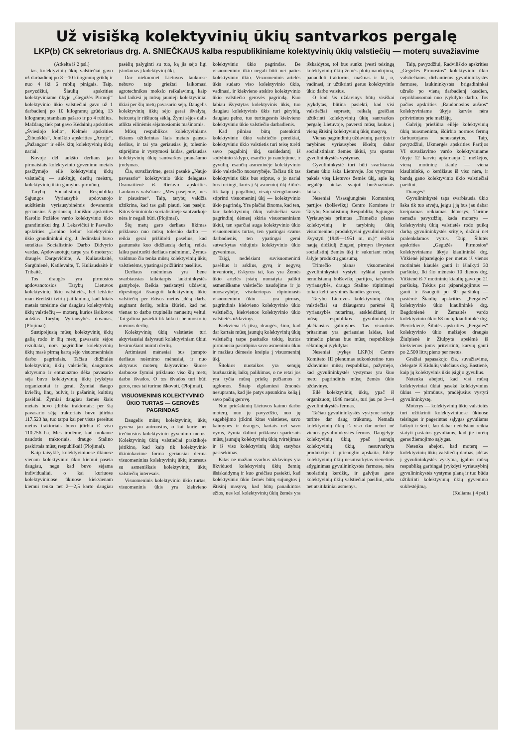Už visišką kolektyvinių ūkių santvarkos pergalę
LKP(b) CK sekretoriaus drg. A. SNIEČKAUS kalba respublikiniame kolektyvinių ūkių valstiečių — moterų suvažiavime
(Atkelta iš 2 psl.)
tas, kolektyvinių ūkių valstiečiai gavo už darbadienį po 8—10 kilogramų grūdų ir nuo 4 iki 6 rublių pinigais. Taip, pavyzdžiui, Šiaulių apskrities kolektyviniame ūkyje „Gegužės Pirmoji“ kolektyvinio ūkio valstiečiai gavo už 1 darbadienį po 10 kilogramų grūdų, 13 kilogramų stambaus pašaro ir po 4 rublius. Maždaug tiek pat gavo Kėdainių apskrities „Šviesiojo kelio“, Kelmės apskrities „Žibuoklės“, Joniškio apskrities „Artojo“, „Pažangos“ ir eilės kitų kolektyvinių ūkių nariai.
Kovoje dėl aukšto derliaus jau pirmaisiais kolektyvinio gyvenimo metais pasižymėjo eilė kolektyvinių ūkių valstiečių — aukštųjų derlių meistrų, kolektyvinių ūkių gamybos pirmūnų.
Tarybų Socialistinių Respublikų Sąjungos Vyriausybė apdovanojo aukštėmis vyriausybinėmis dovanomis geriausius iš geriausių. Joniškio apskrities Karolio Požėlos vardo kolektyvinio ūkio grandininkui drg. J. Lekavičiui ir Pasvalio apskrities „Lenino keliu“ kolektyvinio ūkio grandininkui drg. J. Jedinskui buvo suteiktas Socialistinio Darbo Didvyrio vardas. Apdovanotųjų tarpe yra 6 moterys: draugės Dargevičiūtė, A. Kuliauskaitė, Sargūnienė, Katilevaitė, T. Kuliauskaitė ir Tribaitė.
Tos draugės yra pirmosios apdovanotosios Tarybų Lietuvos kolektyvinių ūkių valstietės, bet leiskite man išreikšti tvirtą įsitikinimą, kad kitais metais turėsime dar daugiau kolektyvinių ūkių valstiečių — moterų, kurios išsikovos aukštas Tarybų Vyriausybės dovanas. (Plojimai).
Sustiprėjusią mūsų kolektyvinių ūkių galią rodo ir šių metų pavasario sėjos rezultatai, nors pagrindinė kolektyvinių ūkių masė pirmą kartą sėjo visuomeniniais darbo pagrindais. Tačiau didžiulės kolektyvinių ūkių valstiečių daugumos aktyvumo ir entuziazmo dėka pavasario sėja buvo kolektyvinių ūkių įvykdyta organizuotai ir gerai. Žymiai išaugo kviečių, linų, bulvių ir pašarinių kultūrų pasėliai. Žymiai daugiau žemės šiais metais buvo įdirbta traktoriais: per šią pavasario sėją traktoriais buvo įdirbta 117.523 ha, tuo tarpu kai per visus pereitus metus traktoriais buvo įdirbta iš viso 110.756 ha. Mes įrodėme, kad mokame naudotis traktoriais, draugo Stalino paskirtais mūsų respublikai! (Plojimai).
Kaip taisyklė, kolektyviniuose ūkiuose vienam kolektyvinio ūkio kiemui pasėta daugiau, negu kad buvo sėjama individualiai, o kai kuriuose kolektyviniuose ūkiuose kiekvienam kiemui tenka net 2—2,5 karto daugiau pasėlių palyginti su tuo, ką jis sėjo ligi įstodamas į kolektyvinį ūkį.
Dar niekuomet Lietuvos laukuose nebuvo taip griežtai laikomasi agrotechnikos mokslo reikalavimų, kaip kad laikėsi jų mūsų jaunieji kolektyviniai ūkiai per šių metų pavasario sėją. Daugelis kolektyvinių ūkių sėjo gerai išvalytą, beicuotą ir rūšiuotą sėklą. Žymi sėjos dalis atlikta eilinėmis sėjamosiomis mašinomis.
Mūsų respublikos kolektyviniams ūkiams užtikrintas šiais metais gausus derlius, ir tai yra geriausias jų tolesnio stiprėjimo ir vystymosi laidas, geriausias kolektyvinių ūkių santvarkos pranašumo įrodymas.
Čia, suvažiavime, gerai pasakė „Naujo pavasario“ kolektyvinio ūkio delegatas Dramaitienė iš Rietavo apskrities Laukuvos valsčiaus: „Mes pasėjeme, mes ir piausime“. Taip, tarybų valdžia užtikrina, kad tas gali piauti, kas pasėjo. Kitos šeimininko socialistinėje santvarkoje nėra ir negali būti. (Plojimai).
Šių metų gero derliaus likimas priklauso nuo mūsų tolesnio darbo — reikia gerai prižiūrėti pasėlius, kad gautumėte kuo didžiausią derlių, reikia laiku pasiruošti derliaus nuėmimui. Žymus vaidmuo čia tenka mūsų kolektyvinių ūkių valstietėms, ypatingai prižiūrint pasėlius.
Derliaus nuėmimas yra bene svarbiausias laikotarpis laukininkystės gamyboje. Reikia pasistatyti uždavinį rūpestingai išsaugoti kolektyvinių ūkių valstiečių per ištisus metus įdėtą darbą auginant derlių, reikia žiūrėti, kad nei vienas to darbo trupinėlis nenueitų veltui. Tai galima pasiekti tik laiku ir be nuostolių nuėmus derlių.
Kolektyvinių ūkių valstietės turi aktyviausiai dalyvauti kolektyviniam ūkiui besiruošiant nuimti derlių.
Artimiausi mėnesiai bus įtempto derliaus nuėmimo mėnesiai, ir nuo aktyvaus moterų dalyvavimo šiuose darbuose žymiai priklauso viso šių metų darbo išvados. O tos išvados turi būti geros, mes tai turime iškovoti. (Plojimai).
VISUOMENINIS KOLEKTYVINIO ŪKIO TURTAS — GEROVĖS PAGRINDAS
Daugelis mūsų kolektyvinių ūkių gyvena jau antruosius, o kai kurie net trečiuosius kolektyvinio gyvenimo metus. Kolektyvinių ūkių valstiečiai praktikoje įsitikino, kad kaip tik kolektyvinio ūkininkavime forma geriausiai derina visuomeninius kolektyvinių ūkių interesus su asmeniškais kolektyvinių ūkių valstiečių interesais.
Visuomeninis kolektyvinio ūkio turtas, visuomeninis ūkis yra kiekvieno kolektyvinio ūkio pagrindas. Be visuomeninio ūkio negali būti nei paties kolektyvinio ūkio. Visuomeninis artelės ūkis sudaro viso kolektyvinio ūkio, vadinasi, ir kiekvieno atskiro kolektyvinio ūkio valstiečio gerovės pagrindą. Kuo labiau išvystytas kolektyvinis ūkis, tuo daugiau kolektyvinis ūkis turi gėrybių, daugiau pelno, tuo turtingesnis kiekvieno kolektyvinio ūkio valstiečio darbadienis.
Kad pilniau būtų patenkinti kolektyvinio ūkio valstiečio poreikiai, kolektyvinio ūkio valstietis turi teisę turėti savo pagalbinį ūkį, susidedantį iš sodybinio sklypo, esančio jo naudojime, ir gyvulių, esančių asmeninėje kolektyvinio ūkio valstiečio nuosavybėje. Tačiau tik tas kolektyvinis ūkis bus stiprus, o jo nariai bus turtingi, kuris į šį asmeninį ūkį žiūrės tik kaip į pagalbinį, visaip stengdamasis stiprinti visuomeninį ūkį — kolektyvinio ūkio pagrindą. Yra plačiai žinoma, kad ten, kur kolektyvinių ūkių valstiečiai savo pagrindinį dėmesį skiria visuomeniniam ūkiui, ten sparčiai auga kolektyvinio ūkio visuomeninis turtas, ten ypatingai svarus darbadienis, ten ypatingai gerai sutvarkytas vidujinis kolektyvinio ūkio gyvenimas.
Taigi, nedelsiant suvisuomeninti pasėlius ir arklius, gyvą ir negyvą inventorių, išskyrus tai, kas yra Žemės ūkio artelės įstatų numatyta palikti asmeniškame valstiečio naudojime ir jo nuosavybėje, visokeriopas rūpinimasis visuomeniniu ūkiu — yra pirmas, pagrindinis kiekvieno kolektyvinio ūkio valstiečio, kiekvienos kolektyvinio ūkio valstietės uždavinys.
Kiekviena iš jūsų, draugės, žino, kad dar kartais mūsų jaunųjų kolektyvinių ūkių valstiečių tarpe pasitaiko tokių, kurios pirmiausia pasirūpina savo asmeniniu ūkiu ir mažiau dėmesio kreipia į visuomeninį ūkį.
Šitokios nuotaikos yra senųjų buržuazinių laikų palikimas, o ne retai jos yra tyčia mūsų priešų pučiamos ir ugdomos. Šitaip elgdamiesi žmonės nesupranta, kad jie patys apsunkina kelią į savo pačių gerovę.
Nuo priešakinių Lietuvos kaimo darbo moterų, nuo jų pavyzdžio, nuo jų sugebėjimo įtikinti kitas valstietes, savo kaimynes ir drauges, kartais net savo vyrus, žymia dalimi priklauso spartesnis mūsų jaunųjų kolektyvinių ūkių tvirtėjimas ir iš viso kolektyvinių ūkių statybos pasisekimas.
Kitas ne mažiau svarbus uždavinys yra likviduoti kolektyvinių ūkių žemių išsiskaidymą ir kuo greičiau pasiekti, kad kolektyvinio ūkio žemės būtų sujungtos į ištisinį masyvą, kad būtų panaikintos ežios, nes kol kolektyvinių ūkių žemės yra išskaidytos, tol bus sunku įvesti teisingą kolektyvinių ūkių žemės plotų naudojimą, panaudoti traktorius, mašinas ir kt., o, vadinasi, ir užtikrinti gerus kolektyvinio ūkio darbo vaisius.
O kad šis uždavinys būtų visiškai įvykdytas, būtina pasiekti, kad visi valstiečiai suprastų reikalą greičiau užtikrinti kolektyvinių ūkių santvarkos pergalę Lietuvoje, paversti mūsų laukus į vieną ištisinį kolektyvinių ūkių masyvą.
Vienas pagrindinių uždavinių, partijos ir tarybinės vyriausybės iškeltų dabar socialistiniam žemės ūkiui, yra spartus gyvulininkystės vystymas.
Gyvulininkystė turi būti svarbiausia žemės ūkio šaka Lietuvoje. Jos vystymas pakels visą Lietuvos žemės ūkį, apie ką negalėjo niekas svajoti buržuaziniais laikais.
Neseniai Visasąjunginės Komunistų partijos (bolševikų) Centro Komitete ir Tarybų Socialistinių Respublikų Sąjungos Vyriausybės priimtas „Trimečio planas kolektyvinių ir tarybinių ūkių visuomeninei produktyviai gyvulininkystei išvystyti (1949—1951 m. m.)“ reiškia naują didžiulį žingsnį pirmyn išvystant socialistinį žemės ūkį ir sukuriant mūsų šalyje produktų gausumą.
Trimečio planas visuomeninei gyvulininkystei vystyti ryškiai parodo nenuilstamą bolševikų partijos, tarybinės vyriausybės, draugo Stalino rūpinimąsi toliau kelti tarybinės liaudies gerovę.
Tarybų Lietuvos kolektyvinių ūkių valstiečiai su džiaugsmu parėmė šį vyriausybės nutarimą, atskleidžiantį ir mūsų respublikos gyvulininkystei plačiausias galimybes. Tas visuotinis pritarimas yra geriausias laidas, kad trimečio planas bus mūsų respublikoje sėkmingai įvykdytas.
Neseniai įvykęs LKP(b) Centro Komiteto III plenumas sukonkretino tuos uždavinius mūsų respublikai, pažymėjo, kad gyvulininkystės vystymas yra šiuo metu pagrindinis mūsų žemės ūkio uždavinys.
Eilė kolektyvinių ūkių, ypač iš organizuotų 1948 metais, turi jau po 3—4 gyvulininkystės fermas.
Tačiau gyvulininkystės vystyme srityje turime dar daug trūkumų. Nemaža kolektyvinių ūkių iš viso dar neturi nė vienos gyvulininkystės fermos. Daugelyje kolektyvinių ūkių, ypač jaunųjų kolektyvinių ūkių, nesutvarkyta produkcijos ir prieauglio apskaita. Eilėje kolektyvinių ūkių nesutvarkytas vienetinis atlyginimas gyvulininkystės fermose, nėra nuolatinių kerdžių, ir galvijus gano kolektyvinių ūkių valstiečiai paeiliui, arba net atsitiktiniai asmenys.
Taip, pavyzdžiui, Radviliškio apskrities „Gegužės Pirmosios“ kolektyvinio ūkio valstiečiams, dirbantiems gyvulininkystės fermose, laukininkystės brigadininkai užrašo po vieną darbadienį kasdien, nepriklausomai nuo įvykdyto darbo. Tos pačios apskrities „Raudonosios aušros“ kolektyviniame ūkyje karvės nėra pritvirtintos prie melžėjų.
Galvijų priežiūra eilėje kolektyvinių ūkių nuasmeninta, išdirbio normos fermų darbuotojams nenustatytos. Taip, pavyzdžiui, Ukmergės apskrities Partijos VI suvažiavimo vardo kolektyviniame ūkyje 12 karvių aptarnauja 2 melžėjos, vieną motininę kiaulę — viena kiaulininkė, o kerdžiaus iš viso nėra, ir bandą gano kolektyvinio ūkio valstiečiai paeiliui.
Draugės!
Gyvulininkystė taps svarbiausia ūkio šaka tik tuo atveju, jeigu į ją bus jau dabar kreipiamas reikiamas dėmesys. Turime nemaža pavyzdžių, kada moterys — kolektyvinių ūkių valstietės rodo puikų darbą gyvulininkystės srityje, dažnai net pralenkdamos vyrus. Taip, Šilutės apskrities „Gegužės Pirmosios“ kolektyviniame ūkyje kiaulininkė drg. Vitkienė įsipareigojo per metus iš vienos motininės kiaulės gauti ir išlaikyti 30 paršiukų. Iki šio mėnesio 10 dienos drg. Vitkienė iš 7 motininių kiaulių gavo po 21 paršiuką. Tokius pat įsipareigojimus — gauti ir išsaugoti po 30 paršiukų — pasiėmė Šiaulių apskrities „Pergalės“ kolektyvinio ūkio kiaulininkė drg. Bagdonienė ir Žemaitės vardo kolektyvinio ūkio 68 metų kiaulininkė drg. Plevickienė. Šilutės apskrities „Pergalės“ kolektyvinio ūkio melžėjos draugės Žiulpienė ir Žiulpytė apsiėmė iš kiekvienos joms pritvirtintų karvių gauti po 2.500 litrų pieno per metus.
Gražiai papasakojo čia, suvažiavime, delegatė iš Kidulių valsčiaus drg. Bastienė, kaip jų kolektyvinis ūkis įsigijo gyvulius.
Netenka abejoti, kad visi mūsų kolektyviniai ūkiai pasekė kolektyvinius ūkius — pirmūnus, pradėjusius vystyti gyvulininkystę.
Moterys — kolektyvinių ūkių valstietės turi užtikrinti kolektyviniuose ūkiuose teisingas ir pagerintas sąlygas gyvuliams laikyti ir šerti. Jau dabar nedelsiant reikia statyti pastatus gyvuliams, kad jie turėtų geras žiemojimo sąlygas.
Netenka abejoti, kad moterų — kolektyvinių ūkių valstiečių darbas, įdėtas į gyvulininkystės vystymą, įgalins mūsų respubliką garbingai įvykdyti vyriausybinį gyvulininkystės vystyme planą ir tuo būdu užtikrinti kolektyvinių ūkių gyvenimo suklestėjimą.
(Keliama į 4 psl.)